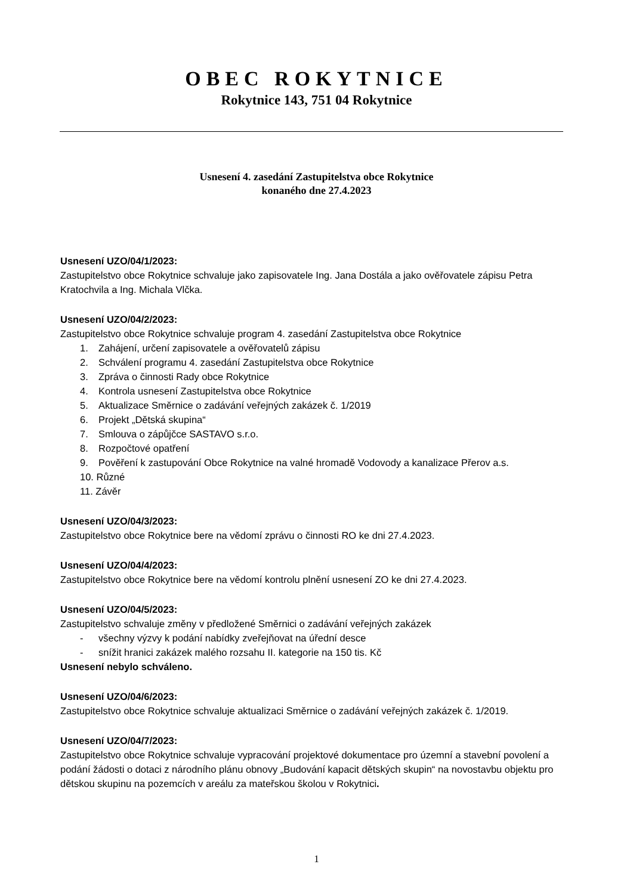OBEC ROKYTNICE
Rokytnice 143, 751 04 Rokytnice
Usnesení 4. zasedání Zastupitelstva obce Rokytnice
konaného dne 27.4.2023
Usnesení UZO/04/1/2023:
Zastupitelstvo obce Rokytnice schvaluje jako zapisovatele Ing. Jana Dostála a jako ověřovatele zápisu Petra Kratochvila a Ing. Michala Vlčka.
Usnesení UZO/04/2/2023:
Zastupitelstvo obce Rokytnice schvaluje program 4. zasedání Zastupitelstva obce Rokytnice
1. Zahájení, určení zapisovatele a ověřovatelů zápisu
2. Schválení programu 4. zasedání Zastupitelstva obce Rokytnice
3. Zpráva o činnosti Rady obce Rokytnice
4. Kontrola usnesení Zastupitelstva obce Rokytnice
5. Aktualizace Směrnice o zadávání veřejných zakázek č. 1/2019
6. Projekt „Dětská skupina“
7. Smlouva o zápůjčce SASTAVO s.r.o.
8. Rozpočtové opatření
9. Pověření k zastupování Obce Rokytnice na valné hromadě Vodovody a kanalizace Přerov a.s.
10. Různé
11. Závěr
Usnesení UZO/04/3/2023:
Zastupitelstvo obce Rokytnice bere na vědomí zprávu o činnosti RO ke dni 27.4.2023.
Usnesení UZO/04/4/2023:
Zastupitelstvo obce Rokytnice bere na vědomí kontrolu plnění usnesení ZO ke dni 27.4.2023.
Usnesení UZO/04/5/2023:
Zastupitelstvo schvaluje změny v předložené Směrnici o zadávání veřejných zakázek
- všechny výzvy k podání nabídky zveřejňovat na úřední desce
- snížit hranici zakázek malého rozsahu II. kategorie na 150 tis. Kč
Usnesení nebylo schváleno.
Usnesení UZO/04/6/2023:
Zastupitelstvo obce Rokytnice schvaluje aktualizaci Směrnice o zadávání veřejných zakázek č. 1/2019.
Usnesení UZO/04/7/2023:
Zastupitelstvo obce Rokytnice schvaluje vypracování projektové dokumentace pro územní a stavební povolení a podání žádosti o dotaci z národního plánu obnovy „Budování kapacit dětských skupin“ na novostavbu objektu pro dětskou skupinu na pozemcích v areálu za mateřskou školou v Rokytnici.
1